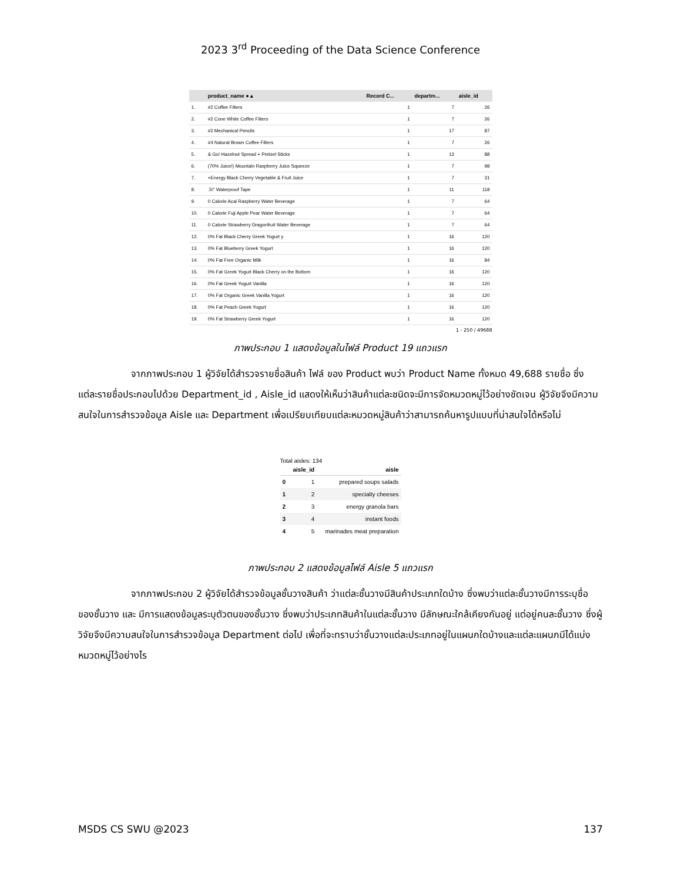2023 3<sup>rd</sup> Proceeding of the Data Science Conference
| | product_name ● ▴ | Record C... | departm... | aisle_id |
| --- | --- | --- | --- | --- |
| 1. | #2 Coffee Filters | 1 | 7 | 26 |
| 2. | #2 Cone White Coffee Filters | 1 | 7 | 26 |
| 3. | #2 Mechanical Pencils | 1 | 17 | 87 |
| 4. | #4 Natural Brown Coffee Filters | 1 | 7 | 26 |
| 5. | & Go! Hazelnut Spread + Pretzel Sticks | 1 | 13 | 88 |
| 6. | (70% Juice!) Mountain Raspberry Juice Squeeze | 1 | 7 | 98 |
| 7. | +Energy Black Cherry Vegetable & Fruit Juice | 1 | 7 | 31 |
| 8. | .5\" Waterproof Tape | 1 | 11 | 118 |
| 9. | 0 Calorie Acai Raspberry Water Beverage | 1 | 7 | 64 |
| 10. | 0 Calorie Fuji Apple Pear Water Beverage | 1 | 7 | 64 |
| 11. | 0 Calorie Strawberry Dragonfruit Water Beverage | 1 | 7 | 64 |
| 12. | 0% Fat Black Cherry Greek Yogurt y | 1 | 16 | 120 |
| 13. | 0% Fat Blueberry Greek Yogurt | 1 | 16 | 120 |
| 14. | 0% Fat Free Organic Milk | 1 | 16 | 84 |
| 15. | 0% Fat Greek Yogurt Black Cherry on the Bottom | 1 | 16 | 120 |
| 16. | 0% Fat Greek Yogurt Vanilla | 1 | 16 | 120 |
| 17. | 0% Fat Organic Greek Vanilla Yogurt | 1 | 16 | 120 |
| 18. | 0% Fat Peach Greek Yogurt | 1 | 16 | 120 |
| 19. | 0% Fat Strawberry Greek Yogurt | 1 | 16 | 120 |
1 - 250 / 49688
ภาพประกอบ 1 แสดงข้อมูลในไฟล์ Product 19 แถวแรก
จากภาพประกอบ 1 ผู้วิจัยได้สำรวจรายชื่อสินค้า ไฟล์ ของ Product พบว่า Product Name ทั้งหมด 49,688 รายชื่อ ซึ่งแต่ละรายชื่อประกอบไปด้วย Department_id , Aisle_id แสดงให้เห็นว่าสินค้าแต่ละชนิดจะมีการจัดหมวดหมู่ไว้อย่างชัดเจน ผู้วิจัยจึงมีความสนใจในการสำรวจข้อมูล Aisle และ Department เพื่อเปรียบเทียบแต่ละหมวดหมู่สินค้าว่าสามารถค้นหารูปแบบที่น่าสนใจได้หรือไม่
Total aisles: 134
| | aisle_id | aisle |
| --- | --- | --- |
| 0 | 1 | prepared soups salads |
| 1 | 2 | specialty cheeses |
| 2 | 3 | energy granola bars |
| 3 | 4 | instant foods |
| 4 | 5 | marinades meat preparation |
ภาพประกอบ 2 แสดงข้อมูลไฟล์ Aisle 5 แถวแรก
จากภาพประกอบ 2 ผู้วิจัยได้สำรวจข้อมูลชั้นวางสินค้า ว่าแต่ละชั้นวางมีสินค้าประเภทใดบ้าง ซึ่งพบว่าแต่ละชั้นวางมีการระบุชื่อของชั้นวาง และ มีการแสดงข้อมูลระบุตัวตนของชั้นวาง ซึ่งพบว่าประเภทสินค้าในแต่ละชั้นวาง มีลักษณะใกล้เคียงกันอยู่ แต่อยู่คนละชั้นวาง ซึ่งผู้วิจัยจึงมีความสนใจในการสำรวจข้อมูล Department ต่อไป เพื่อที่จะทราบว่าชั้นวางแต่ละประเภทอยู่ในแผนกใดบ้างและแต่ละแผนกมีได้แบ่งหมวดหมู่ไว้อย่างไร
MSDS CS SWU @2023 137